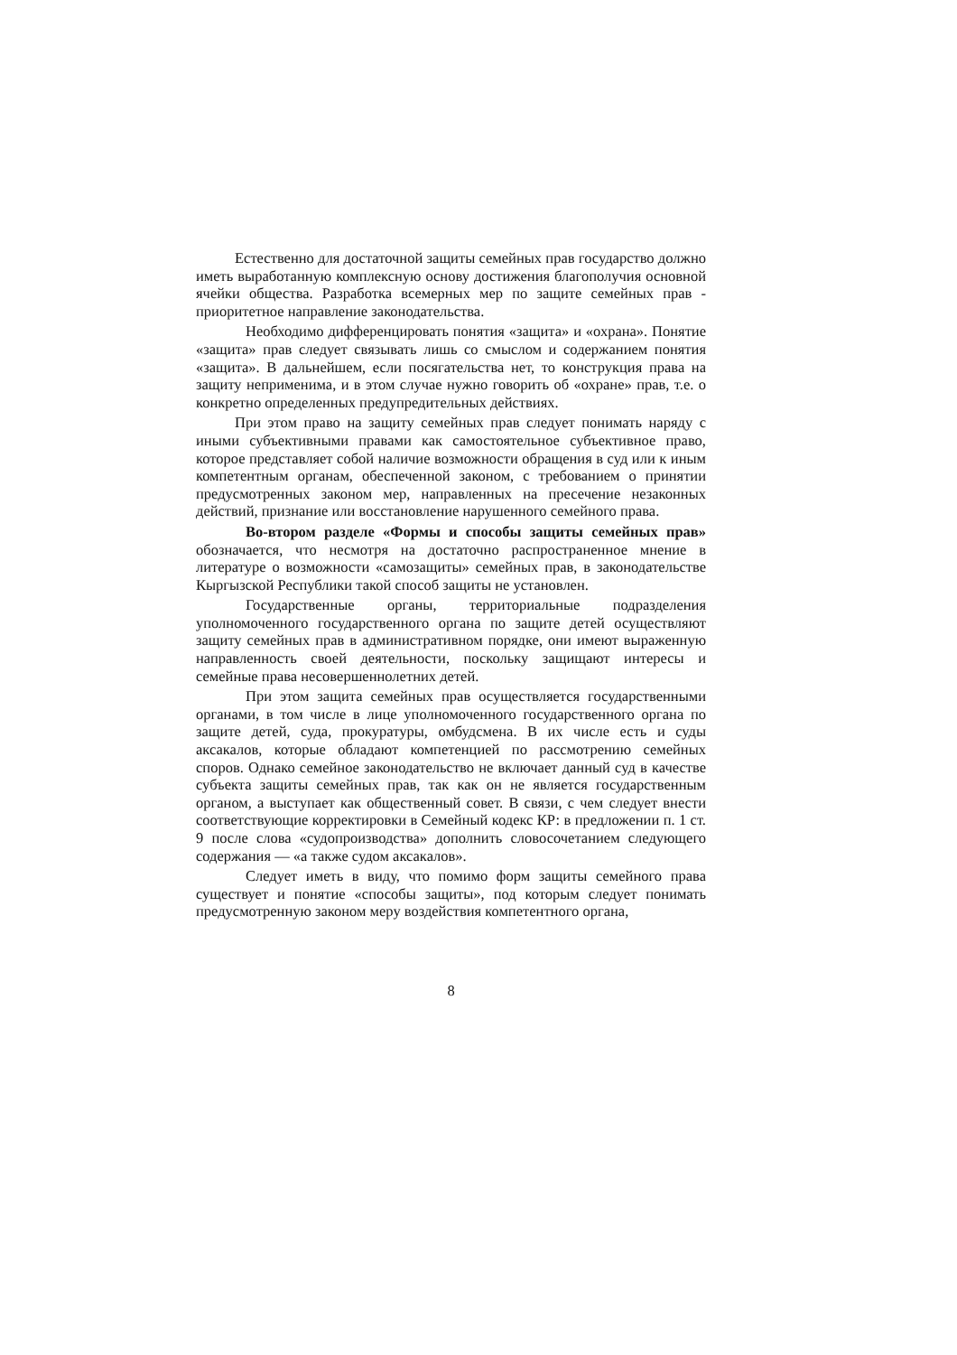Естественно для достаточной защиты семейных прав государство должно иметь выработанную комплексную основу достижения благополучия основной ячейки общества. Разработка всемерных мер по защите семейных прав - приоритетное направление законодательства.
Необходимо дифференцировать понятия «защита» и «охрана». Понятие «защита» прав следует связывать лишь со смыслом и содержанием понятия «защита». В дальнейшем, если посягательства нет, то конструкция права на защиту неприменима, и в этом случае нужно говорить об «охране» прав, т.е. о конкретно определенных предупредительных действиях.
При этом право на защиту семейных прав следует понимать наряду с иными субъективными правами как самостоятельное субъективное право, которое представляет собой наличие возможности обращения в суд или к иным компетентным органам, обеспеченной законом, с требованием о принятии предусмотренных законом мер, направленных на пресечение незаконных действий, признание или восстановление нарушенного семейного права.
Во-втором разделе «Формы и способы защиты семейных прав» обозначается, что несмотря на достаточно распространенное мнение в литературе о возможности «самозащиты» семейных прав, в законодательстве Кыргызской Республики такой способ защиты не установлен.
Государственные органы, территориальные подразделения уполномоченного государственного органа по защите детей осуществляют защиту семейных прав в административном порядке, они имеют выраженную направленность своей деятельности, поскольку защищают интересы и семейные права несовершеннолетних детей.
При этом защита семейных прав осуществляется государственными органами, в том числе в лице уполномоченного государственного органа по защите детей, суда, прокуратуры, омбудсмена. В их числе есть и суды аксакалов, которые обладают компетенцией по рассмотрению семейных споров. Однако семейное законодательство не включает данный суд в качестве субъекта защиты семейных прав, так как он не является государственным органом, а выступает как общественный совет. В связи, с чем следует внести соответствующие корректировки в Семейный кодекс КР: в предложении п. 1 ст. 9 после слова «судопроизводства» дополнить словосочетанием следующего содержания — «а также судом аксакалов».
Следует иметь в виду, что помимо форм защиты семейного права существует и понятие «способы защиты», под которым следует понимать предусмотренную законом меру воздействия компетентного органа,
8